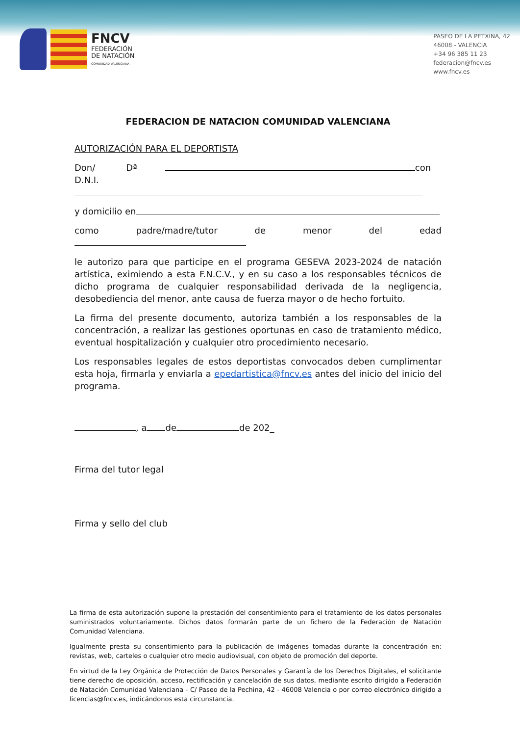FNCV
FEDERACIÓN
DE NATACIÓN
COMUNIDAD VALENCIANA
PASEO DE LA PETXINA, 42
46008 - VALENCIA
+34 96 385 11 23
federacion@fncv.es
www.fncv.es
FEDERACION DE NATACION COMUNIDAD VALENCIANA
AUTORIZACIÓN PARA EL DEPORTISTA
Don/ Dª con
D.N.I.
y domicilio en
como padre/madre/tutor de menor del edad
le autorizo para que participe en el programa GESEVA 2023-2024 de natación artística, eximiendo a esta F.N.C.V., y en su caso a los responsables técnicos de dicho programa de cualquier responsabilidad derivada de la negligencia, desobediencia del menor, ante causa de fuerza mayor o de hecho fortuito.
La firma del presente documento, autoriza también a los responsables de la concentración, a realizar las gestiones oportunas en caso de tratamiento médico, eventual hospitalización y cualquier otro procedimiento necesario.
Los responsables legales de estos deportistas convocados deben cumplimentar esta hoja, firmarla y enviarla a epedartistica@fncv.es antes del inicio del inicio del programa.
, a de de 202_
Firma del tutor legal
Firma y sello del club
La firma de esta autorización supone la prestación del consentimiento para el tratamiento de los datos personales suministrados voluntariamente. Dichos datos formarán parte de un fichero de la Federación de Natación Comunidad Valenciana.
Igualmente presta su consentimiento para la publicación de imágenes tomadas durante la concentración en: revistas, web, carteles o cualquier otro medio audiovisual, con objeto de promoción del deporte.
En virtud de la Ley Orgánica de Protección de Datos Personales y Garantía de los Derechos Digitales, el solicitante tiene derecho de oposición, acceso, rectificación y cancelación de sus datos, mediante escrito dirigido a Federación de Natación Comunidad Valenciana - C/ Paseo de la Pechina, 42 - 46008 Valencia o por correo electrónico dirigido a licencias@fncv.es, indicándonos esta circunstancia.